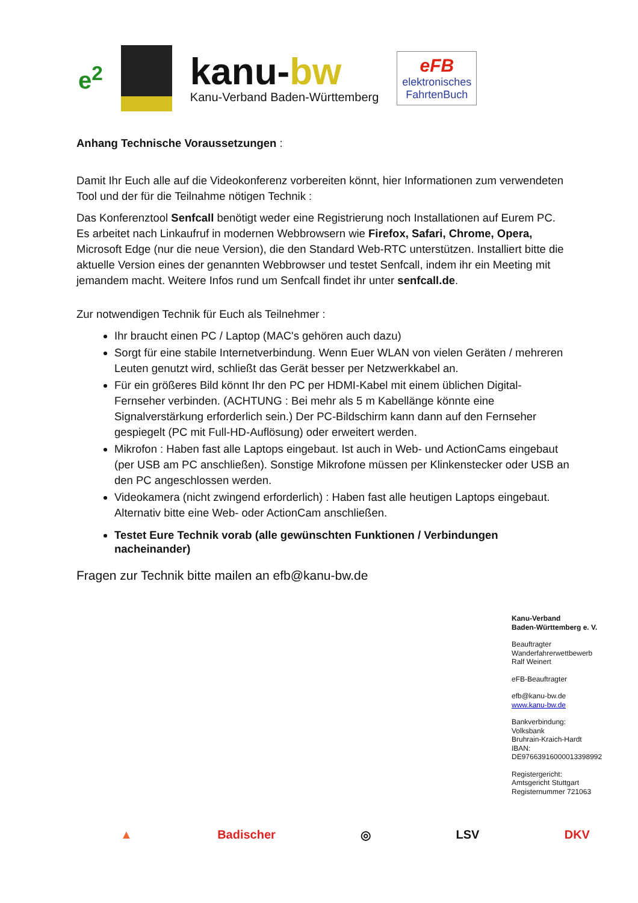e<sup>2</sup>
kanu-bw
Kanu-Verband Baden-Württemberg
eFB
elektronisches
FahrtenBuch
Anhang Technische Voraussetzungen :
Damit Ihr Euch alle auf die Videokonferenz vorbereiten könnt, hier Informationen zum verwendeten Tool und der für die Teilnahme nötigen Technik :
Das Konferenztool Senfcall benötigt weder eine Registrierung noch Installationen auf Eurem PC. Es arbeitet nach Linkaufruf in modernen Webbrowsern wie Firefox, Safari, Chrome, Opera, Microsoft Edge (nur die neue Version), die den Standard Web-RTC unterstützen. Installiert bitte die aktuelle Version eines der genannten Webbrowser und testet Senfcall, indem ihr ein Meeting mit jemandem macht. Weitere Infos rund um Senfcall findet ihr unter senfcall.de.
Zur notwendigen Technik für Euch als Teilnehmer :
Ihr braucht einen PC / Laptop (MAC's gehören auch dazu)
Sorgt für eine stabile Internetverbindung. Wenn Euer WLAN von vielen Geräten / mehreren Leuten genutzt wird, schließt das Gerät besser per Netzwerkkabel an.
Für ein größeres Bild könnt Ihr den PC per HDMI-Kabel mit einem üblichen Digital-Fernseher verbinden. (ACHTUNG : Bei mehr als 5 m Kabellänge könnte eine Signalverstärkung erforderlich sein.) Der PC-Bildschirm kann dann auf den Fernseher gespiegelt (PC mit Full-HD-Auflösung) oder erweitert werden.
Mikrofon : Haben fast alle Laptops eingebaut. Ist auch in Web- und ActionCams eingebaut (per USB am PC anschließen). Sonstige Mikrofone müssen per Klinkenstecker oder USB an den PC angeschlossen werden.
Videokamera (nicht zwingend erforderlich) : Haben fast alle heutigen Laptops eingebaut. Alternativ bitte eine Web- oder ActionCam anschließen.
Testet Eure Technik vorab (alle gewünschten Funktionen / Verbindungen nacheinander)
Fragen zur Technik bitte mailen an efb@kanu-bw.de
Kanu-Verband
Baden-Württemberg e. V.
Beauftragter
Wanderfahrerwettbewerb
Ralf Weinert
eFB-Beauftragter
efb@kanu-bw.de
www.kanu-bw.de
Bankverbindung:
Volksbank
Bruhrain-Kraich-Hardt
IBAN:
DE97663916000013398992
Registergericht:
Amtsgericht Stuttgart
Registernummer 721063
▲ Badischer ◎ LSV DKV